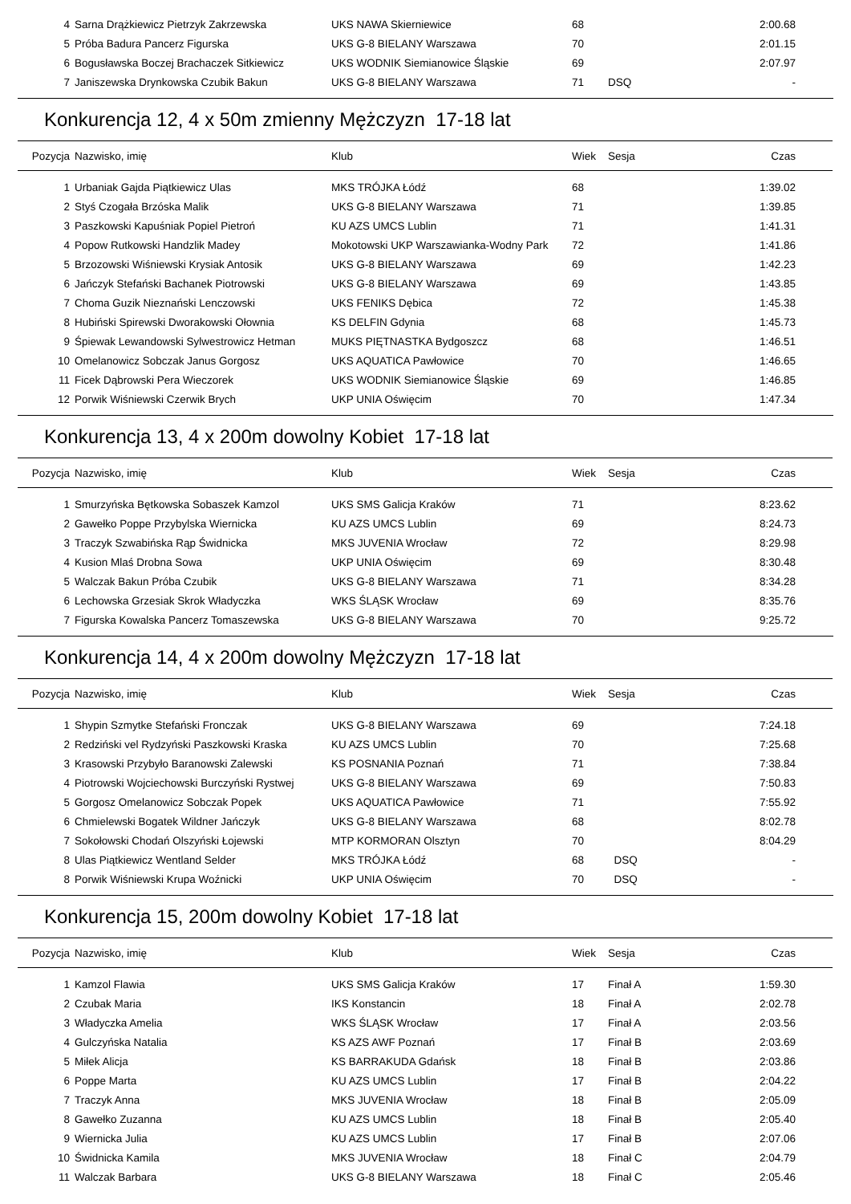| 4 | Sarna Drążkiewicz Pietrzyk Zakrzewska | UKS NAWA Skierniewice | 68 | | 2:00.68 |
| 5 | Próba Badura Pancerz Figurska | UKS G-8 BIELANY Warszawa | 70 | | 2:01.15 |
| 6 | Bogusławska Boczej Brachaczek Sitkiewicz | UKS WODNIK Siemianowice Śląskie | 69 | | 2:07.97 |
| 7 | Janiszewska Drynkowska Czubik Bakun | UKS G-8 BIELANY Warszawa | 71 | DSQ | - |
Konkurencja 12, 4 x 50m zmienny Mężczyzn 17-18 lat
| Pozycja | Nazwisko, imię | Klub | Wiek | Sesja | Czas |
| --- | --- | --- | --- | --- | --- |
| 1 | Urbaniak Gajda Piątkiewicz Ulas | MKS TRÓJKA Łódź | 68 | | 1:39.02 |
| 2 | Styś Czogała Brzóska Malik | UKS G-8 BIELANY Warszawa | 71 | | 1:39.85 |
| 3 | Paszkowski Kapuśniak Popiel Pietroń | KU AZS UMCS Lublin | 71 | | 1:41.31 |
| 4 | Popow Rutkowski Handzlik Madey | Mokotowski UKP Warszawianka-Wodny Park | 72 | | 1:41.86 |
| 5 | Brzozowski Wiśniewski Krysiak Antosik | UKS G-8 BIELANY Warszawa | 69 | | 1:42.23 |
| 6 | Jańczyk Stefański Bachanek Piotrowski | UKS G-8 BIELANY Warszawa | 69 | | 1:43.85 |
| 7 | Choma Guzik Nieznański Lenczowski | UKS FENIKS Dębica | 72 | | 1:45.38 |
| 8 | Hubiński Spirewski Dworakowski Ołownia | KS DELFIN Gdynia | 68 | | 1:45.73 |
| 9 | Śpiewak Lewandowski Sylwestrowicz Hetman | MUKS PIĘTNASTKA Bydgoszcz | 68 | | 1:46.51 |
| 10 | Omelanowicz Sobczak Janus Gorgosz | UKS AQUATICA Pawłowice | 70 | | 1:46.65 |
| 11 | Ficek Dąbrowski Pera Wieczorek | UKS WODNIK Siemianowice Śląskie | 69 | | 1:46.85 |
| 12 | Porwik Wiśniewski Czerwik Brych | UKP UNIA Oświęcim | 70 | | 1:47.34 |
Konkurencja 13, 4 x 200m dowolny Kobiet 17-18 lat
| Pozycja | Nazwisko, imię | Klub | Wiek | Sesja | Czas |
| --- | --- | --- | --- | --- | --- |
| 1 | Smurzyńska Bętkowska Sobaszek Kamzol | UKS SMS Galicja Kraków | 71 | | 8:23.62 |
| 2 | Gawełko Poppe Przybylska Wiernicka | KU AZS UMCS Lublin | 69 | | 8:24.73 |
| 3 | Traczyk Szwabińska Rąp Świdnicka | MKS JUVENIA Wrocław | 72 | | 8:29.98 |
| 4 | Kusion Mlaś Drobna Sowa | UKP UNIA Oświęcim | 69 | | 8:30.48 |
| 5 | Walczak Bakun Próba Czubik | UKS G-8 BIELANY Warszawa | 71 | | 8:34.28 |
| 6 | Lechowska Grzesiak Skrok Władyczka | WKS ŚLĄSK Wrocław | 69 | | 8:35.76 |
| 7 | Figurska Kowalska Pancerz Tomaszewska | UKS G-8 BIELANY Warszawa | 70 | | 9:25.72 |
Konkurencja 14, 4 x 200m dowolny Mężczyzn 17-18 lat
| Pozycja | Nazwisko, imię | Klub | Wiek | Sesja | Czas |
| --- | --- | --- | --- | --- | --- |
| 1 | Shypin Szmytke Stefański Fronczak | UKS G-8 BIELANY Warszawa | 69 | | 7:24.18 |
| 2 | Redziński vel Rydzyński Paszkowski Kraska | KU AZS UMCS Lublin | 70 | | 7:25.68 |
| 3 | Krasowski Przybyło Baranowski Zalewski | KS POSNANIA Poznań | 71 | | 7:38.84 |
| 4 | Piotrowski Wojciechowski Burczyński Rystwej | UKS G-8 BIELANY Warszawa | 69 | | 7:50.83 |
| 5 | Gorgosz Omelanowicz Sobczak Popek | UKS AQUATICA Pawłowice | 71 | | 7:55.92 |
| 6 | Chmielewski Bogatek Wildner Jańczyk | UKS G-8 BIELANY Warszawa | 68 | | 8:02.78 |
| 7 | Sokołowski Chodań Olszyński Łojewski | MTP KORMORAN Olsztyn | 70 | | 8:04.29 |
| 8 | Ulas Piątkiewicz Wentland Selder | MKS TRÓJKA Łódź | 68 | DSQ | - |
| 8 | Porwik Wiśniewski Krupa Woźnicki | UKP UNIA Oświęcim | 70 | DSQ | - |
Konkurencja 15, 200m dowolny Kobiet 17-18 lat
| Pozycja | Nazwisko, imię | Klub | Wiek | Sesja | Czas |
| --- | --- | --- | --- | --- | --- |
| 1 | Kamzol Flawia | UKS SMS Galicja Kraków | 17 | Finał A | 1:59.30 |
| 2 | Czubak Maria | IKS Konstancin | 18 | Finał A | 2:02.78 |
| 3 | Władyczka Amelia | WKS ŚLĄSK Wrocław | 17 | Finał A | 2:03.56 |
| 4 | Gulczyńska Natalia | KS AZS AWF Poznań | 17 | Finał B | 2:03.69 |
| 5 | Miłek Alicja | KS BARRAKUDA Gdańsk | 18 | Finał B | 2:03.86 |
| 6 | Poppe Marta | KU AZS UMCS Lublin | 17 | Finał B | 2:04.22 |
| 7 | Traczyk Anna | MKS JUVENIA Wrocław | 18 | Finał B | 2:05.09 |
| 8 | Gawełko Zuzanna | KU AZS UMCS Lublin | 18 | Finał B | 2:05.40 |
| 9 | Wiernicka Julia | KU AZS UMCS Lublin | 17 | Finał B | 2:07.06 |
| 10 | Świdnicka Kamila | MKS JUVENIA Wrocław | 18 | Finał C | 2:04.79 |
| 11 | Walczak Barbara | UKS G-8 BIELANY Warszawa | 18 | Finał C | 2:05.46 |